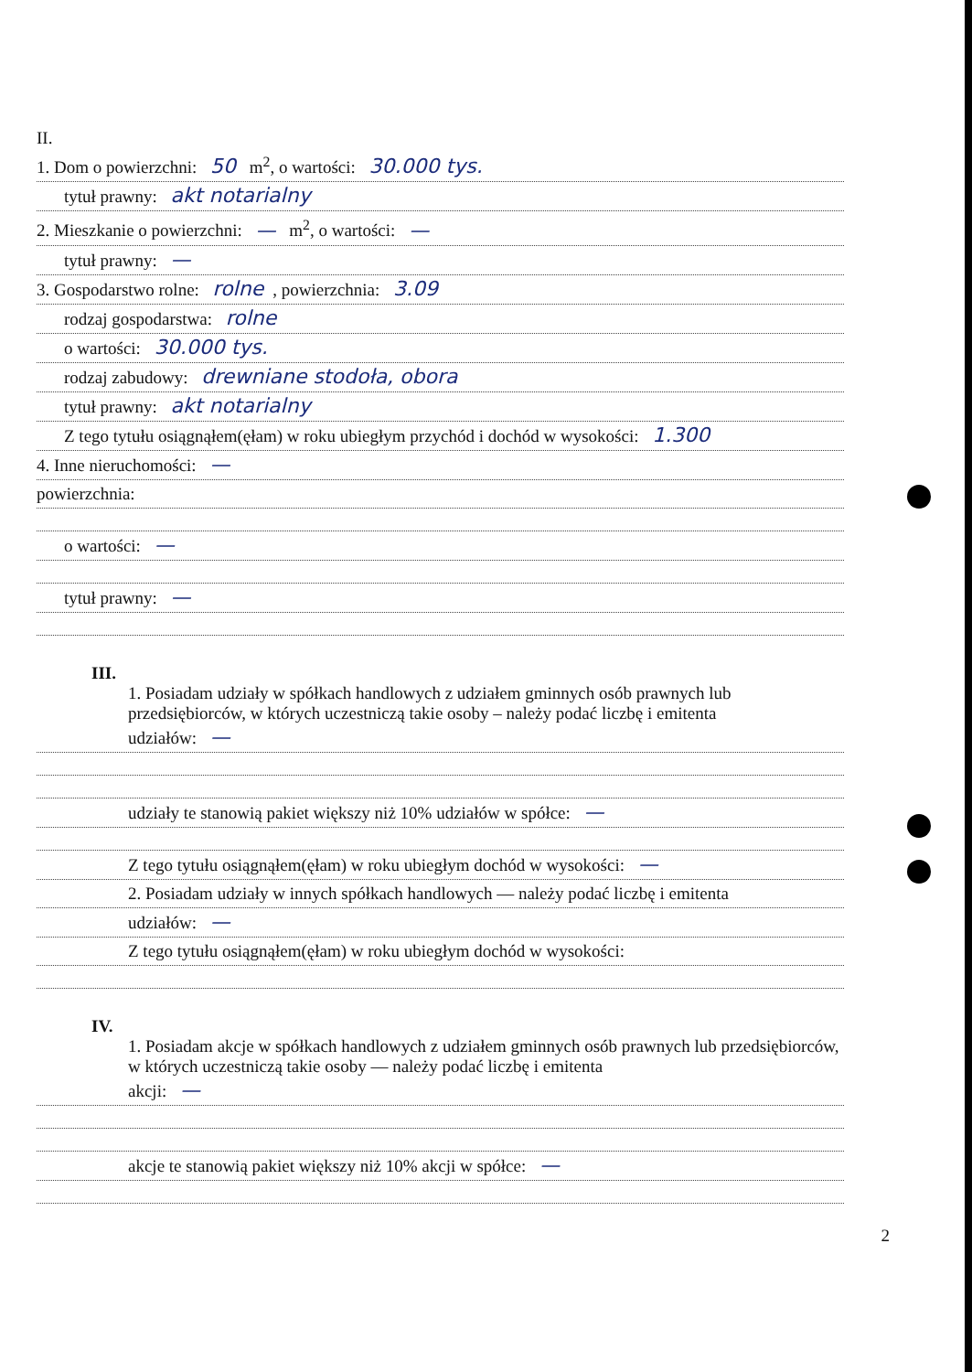II.
1. Dom o powierzchni: 50 m<sup>2</sup>, o wartości: 30.000 tys.
tytuł prawny: akt notarialny
2. Mieszkanie o powierzchni: — m<sup>2</sup>, o wartości: —
tytuł prawny: —
3. Gospodarstwo rolne: rolne, powierzchnia: 3.09
rodzaj gospodarstwa: rolne
o wartości: 30.000 tys.
rodzaj zabudowy: drewniane stodoła, obora
tytuł prawny: akt notarialny
Z tego tytułu osiągnąłem(ęłam) w roku ubiegłym przychód i dochód w wysokości: 1.300
4. Inne nieruchomości: —
powierzchnia:
o wartości: —
tytuł prawny: —
III.
1. Posiadam udziały w spółkach handlowych z udziałem gminnych osób prawnych lub przedsiębiorców, w których uczestniczą takie osoby – należy podać liczbę i emitenta
udziałów: —
udziały te stanowią pakiet większy niż 10% udziałów w spółce: —
Z tego tytułu osiągnąłem(ęłam) w roku ubiegłym dochód w wysokości: —
2. Posiadam udziały w innych spółkach handlowych — należy podać liczbę i emitenta
udziałów: —
Z tego tytułu osiągnąłem(ęłam) w roku ubiegłym dochód w wysokości:
IV.
1. Posiadam akcje w spółkach handlowych z udziałem gminnych osób prawnych lub przedsiębiorców, w których uczestniczą takie osoby — należy podać liczbę i emitenta
akcji: —
akcje te stanowią pakiet większy niż 10% akcji w spółce: —
2